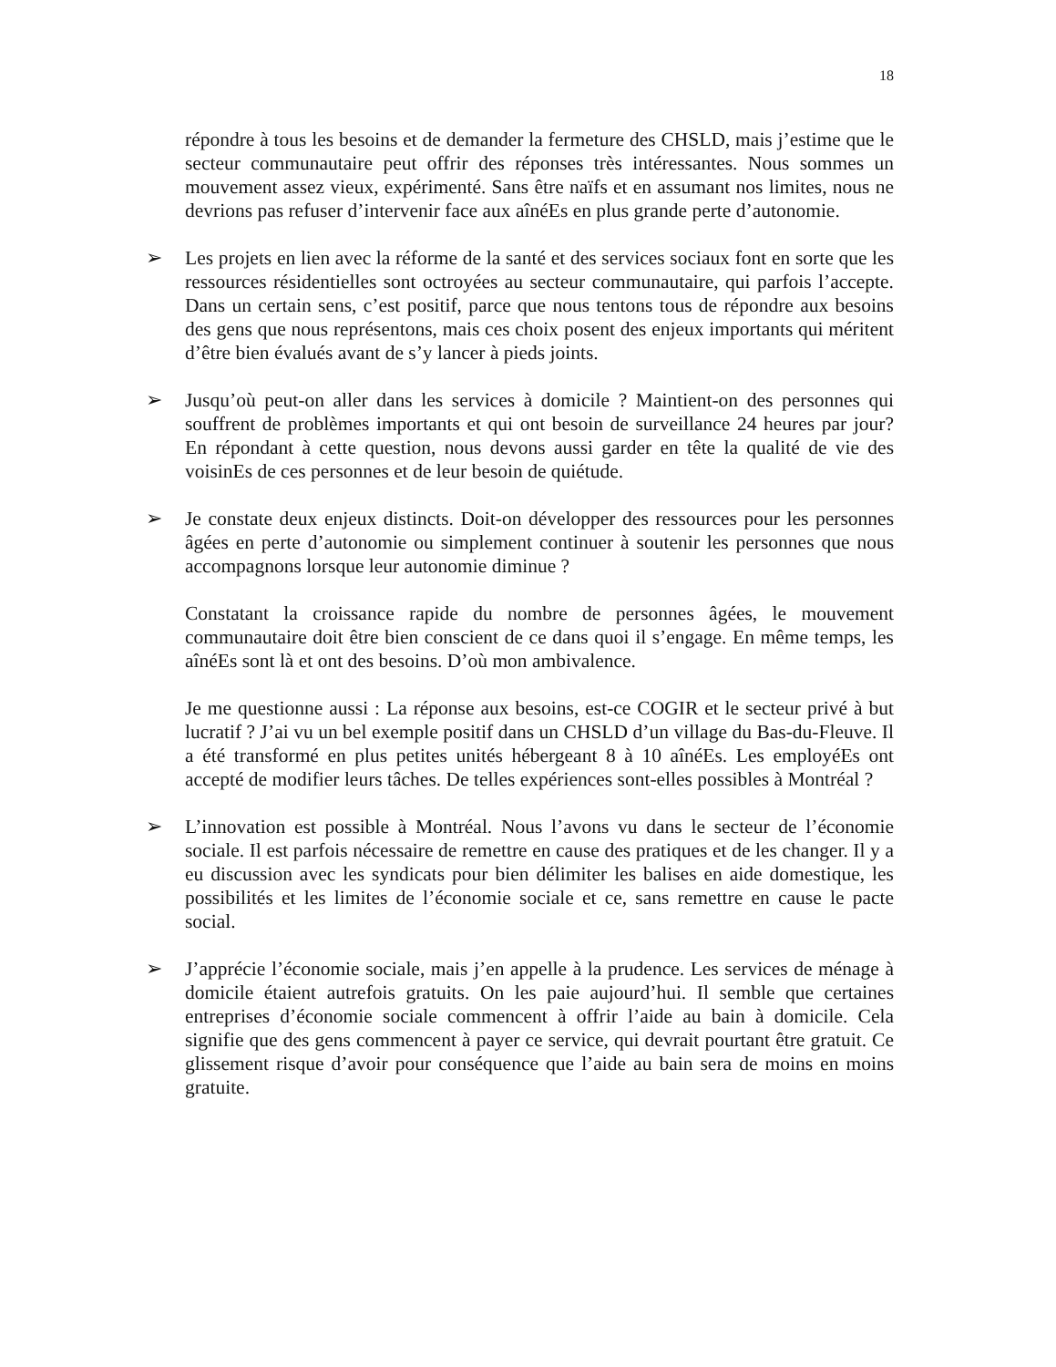18
répondre à tous les besoins et de demander la fermeture des CHSLD, mais j’estime que le secteur communautaire peut offrir des réponses très intéressantes. Nous sommes un mouvement assez vieux, expérimenté. Sans être naïfs et en assumant nos limites, nous ne devrions pas refuser d’intervenir face aux aînéEs en plus grande perte d’autonomie.
➢ Les projets en lien avec la réforme de la santé et des services sociaux font en sorte que les ressources résidentielles sont octroyées au secteur communautaire, qui parfois l’accepte. Dans un certain sens, c’est positif, parce que nous tentons tous de répondre aux besoins des gens que nous représentons, mais ces choix posent des enjeux importants qui méritent d’être bien évalués avant de s’y lancer à pieds joints.
➢ Jusqu’où peut-on aller dans les services à domicile ? Maintient-on des personnes qui souffrent de problèmes importants et qui ont besoin de surveillance 24 heures par jour? En répondant à cette question, nous devons aussi garder en tête la qualité de vie des voisinEs de ces personnes et de leur besoin de quiétude.
➢ Je constate deux enjeux distincts. Doit-on développer des ressources pour les personnes âgées en perte d’autonomie ou simplement continuer à soutenir les personnes que nous accompagnons lorsque leur autonomie diminue ?
Constatant la croissance rapide du nombre de personnes âgées, le mouvement communautaire doit être bien conscient de ce dans quoi il s’engage. En même temps, les aînéEs sont là et ont des besoins. D’où mon ambivalence.
Je me questionne aussi : La réponse aux besoins, est-ce COGIR et le secteur privé à but lucratif ? J’ai vu un bel exemple positif dans un CHSLD d’un village du Bas-du-Fleuve. Il a été transformé en plus petites unités hébergeant 8 à 10 aînéEs. Les employéEs ont accepté de modifier leurs tâches. De telles expériences sont-elles possibles à Montréal ?
➢ L’innovation est possible à Montréal. Nous l’avons vu dans le secteur de l’économie sociale. Il est parfois nécessaire de remettre en cause des pratiques et de les changer. Il y a eu discussion avec les syndicats pour bien délimiter les balises en aide domestique, les possibilités et les limites de l’économie sociale et ce, sans remettre en cause le pacte social.
➢ J’apprécie l’économie sociale, mais j’en appelle à la prudence. Les services de ménage à domicile étaient autrefois gratuits. On les paie aujourd’hui. Il semble que certaines entreprises d’économie sociale commencent à offrir l’aide au bain à domicile. Cela signifie que des gens commencent à payer ce service, qui devrait pourtant être gratuit. Ce glissement risque d’avoir pour conséquence que l’aide au bain sera de moins en moins gratuite.